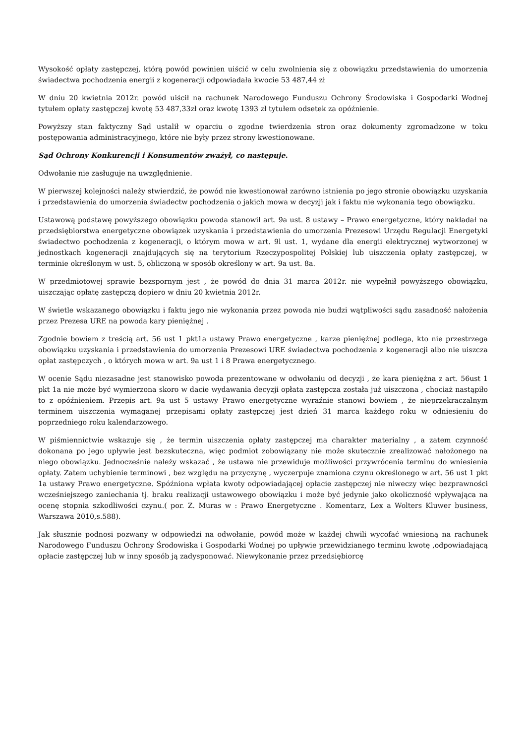Wysokość opłaty zastępczej, którą powód powinien uiścić w celu zwolnienia się z obowiązku przedstawienia do umorzenia świadectwa pochodzenia energii z kogeneracji odpowiadała kwocie 53 487,44 zł
W dniu 20 kwietnia 2012r. powód uiścił na rachunek Narodowego Funduszu Ochrony Środowiska i Gospodarki Wodnej tytułem opłaty zastępczej kwotę 53 487,33zł oraz kwotę 1393 zł tytułem odsetek za opóźnienie.
Powyższy stan faktyczny Sąd ustalił w oparciu o zgodne twierdzenia stron oraz dokumenty zgromadzone w toku postępowania administracyjnego, które nie były przez strony kwestionowane.
Sąd Ochrony Konkurencji i Konsumentów zważył, co następuje.
Odwołanie nie zasługuje na uwzględnienie.
W pierwszej kolejności należy stwierdzić, że powód nie kwestionował zarówno istnienia po jego stronie obowiązku uzyskania i przedstawienia do umorzenia świadectw pochodzenia o jakich mowa w decyzji jak i faktu nie wykonania tego obowiązku.
Ustawową podstawę powyższego obowiązku powoda stanowił art. 9a ust. 8 ustawy – Prawo energetyczne, który nakładał na przedsiębiorstwa energetyczne obowiązek uzyskania i przedstawienia do umorzenia Prezesowi Urzędu Regulacji Energetyki świadectwo pochodzenia z kogeneracji, o którym mowa w art. 9l ust. 1, wydane dla energii elektrycznej wytworzonej w jednostkach kogeneracji znajdujących się na terytorium Rzeczypospolitej Polskiej lub uiszczenia opłaty zastępczej, w terminie określonym w ust. 5, obliczoną w sposób określony w art. 9a ust. 8a.
W przedmiotowej sprawie bezspornym jest , że powód do dnia 31 marca 2012r. nie wypełnił powyższego obowiązku, uiszczając opłatę zastępczą dopiero w dniu 20 kwietnia 2012r.
W świetle wskazanego obowiązku i faktu jego nie wykonania przez powoda nie budzi wątpliwości sądu zasadność nałożenia przez Prezesa URE na powoda kary pieniężnej .
Zgodnie bowiem z treścią art. 56 ust 1 pkt1a ustawy Prawo energetyczne , karze pieniężnej podlega, kto nie przestrzega obowiązku uzyskania i przedstawienia do umorzenia Prezesowi URE świadectwa pochodzenia z kogeneracji albo nie uiszcza opłat zastępczych , o których mowa w art. 9a ust 1 i 8 Prawa energetycznego.
W ocenie Sądu niezasadne jest stanowisko powoda prezentowane w odwołaniu od decyzji , że kara pieniężna z art. 56ust 1 pkt 1a nie może być wymierzona skoro w dacie wydawania decyzji opłata zastępcza została już uiszczona , chociaż nastąpiło to z opóźnieniem. Przepis art. 9a ust 5 ustawy Prawo energetyczne wyraźnie stanowi bowiem , że nieprzekraczalnym terminem uiszczenia wymaganej przepisami opłaty zastępczej jest dzień 31 marca każdego roku w odniesieniu do poprzedniego roku kalendarzowego.
W piśmiennictwie wskazuje się , że termin uiszczenia opłaty zastępczej ma charakter materialny , a zatem czynność dokonana po jego upływie jest bezskuteczna, więc podmiot zobowiązany nie może skutecznie zrealizować nałożonego na niego obowiązku. Jednocześnie należy wskazać , że ustawa nie przewiduje możliwości przywrócenia terminu do wniesienia opłaty. Zatem uchybienie terminowi , bez względu na przyczynę , wyczerpuje znamiona czynu określonego w art. 56 ust 1 pkt 1a ustawy Prawo energetyczne. Spóźniona wpłata kwoty odpowiadającej opłacie zastępczej nie niweczy więc bezprawności wcześniejszego zaniechania tj. braku realizacji ustawowego obowiązku i może być jedynie jako okoliczność wpływająca na ocenę stopnia szkodliwości czynu.( por. Z. Muras w : Prawo Energetyczne . Komentarz, Lex a Wolters Kluwer business, Warszawa 2010,s.588).
Jak słusznie podnosi pozwany w odpowiedzi na odwołanie, powód może w każdej chwili wycofać wniesioną na rachunek Narodowego Funduszu Ochrony Środowiska i Gospodarki Wodnej po upływie przewidzianego terminu kwotę ,odpowiadającą opłacie zastępczej lub w inny sposób ją zadysponować. Niewykonanie przez przedsiębiorcę